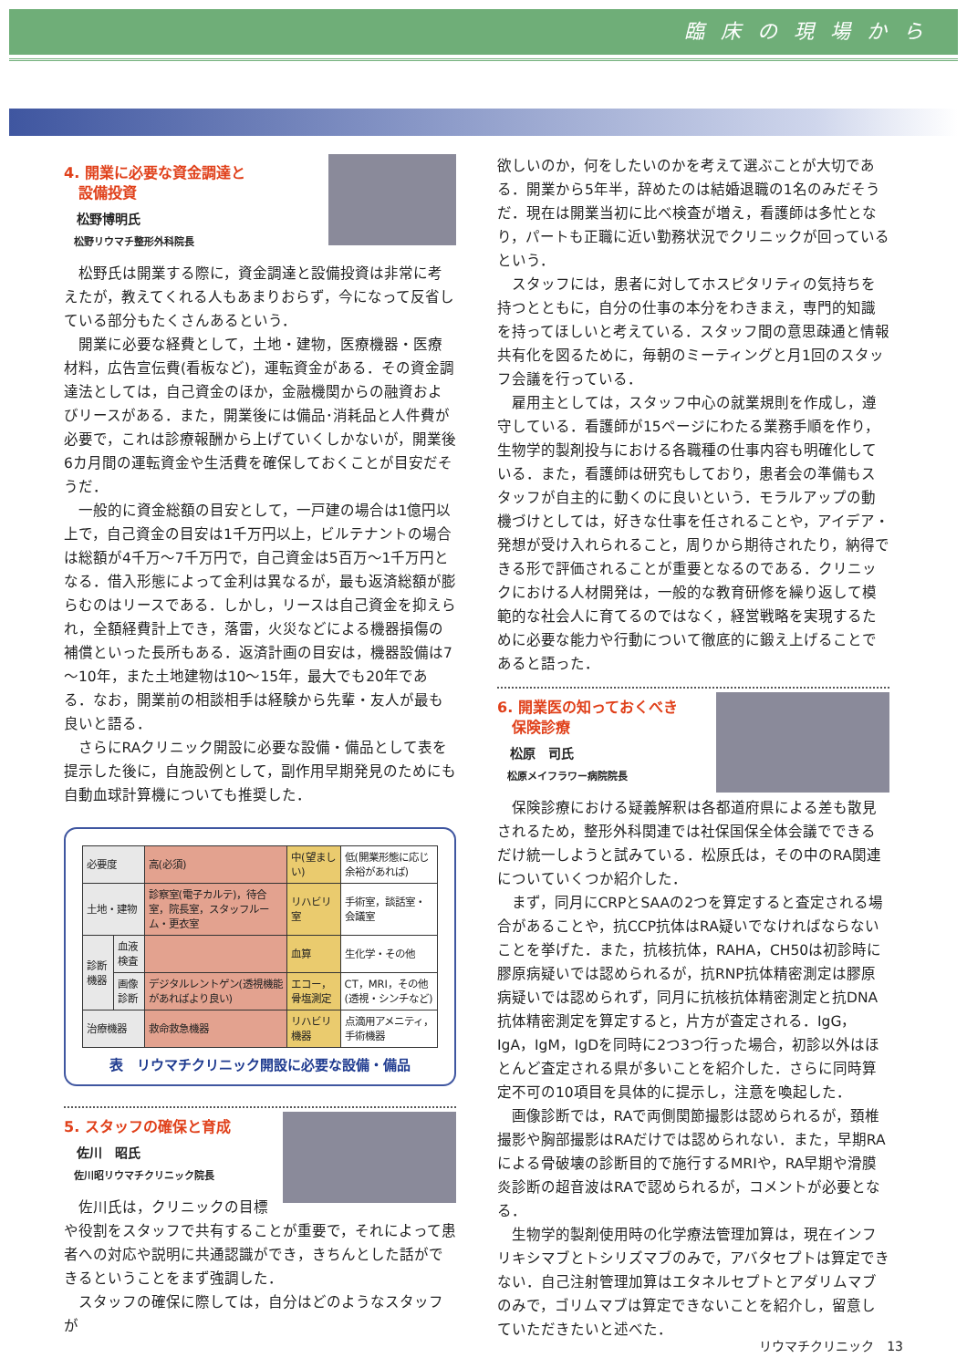臨床の現場から
4. 開業に必要な資金調達と
　設備投資
松野博明氏
松野リウマチ整形外科院長
松野氏は開業する際に，資金調達と設備投資は非常に考えたが，教えてくれる人もあまりおらず，今になって反省している部分もたくさんあるという．
開業に必要な経費として，土地・建物，医療機器・医療材料，広告宣伝費(看板など)，運転資金がある．その資金調達法としては，自己資金のほか，金融機関からの融資およびリースがある．また，開業後には備品･消耗品と人件費が必要で，これは診療報酬から上げていくしかないが，開業後6カ月間の運転資金や生活費を確保しておくことが目安だそうだ．
一般的に資金総額の目安として，一戸建の場合は1億円以上で，自己資金の目安は1千万円以上，ビルテナントの場合は総額が4千万～7千万円で，自己資金は5百万～1千万円となる．借入形態によって金利は異なるが，最も返済総額が膨らむのはリースである．しかし，リースは自己資金を抑えられ，全額経費計上でき，落雷，火災などによる機器損傷の補償といった長所もある．返済計画の目安は，機器設備は7～10年，また土地建物は10～15年，最大でも20年である．なお，開業前の相談相手は経験から先輩・友人が最も良いと語る．
さらにRAクリニック開設に必要な設備・備品として表を提示した後に，自施設例として，副作用早期発見のためにも自動血球計算機についても推奨した．
| 必要度 | | 高(必須) | 中(望ましい) | 低(開業形態に応じ余裕があれば) |
| --- | --- | --- | --- | --- |
| 土地・建物 | | 診察室(電子カルテ)，待合室，院長室，スタッフルーム・更衣室 | リハビリ室 | 手術室，談話室・会議室 |
| 診断機器 | 血液検査 | | 血算 | 生化学・その他 |
| | 画像診断 | デジタルレントゲン(透視機能があればより良い) | エコー，骨塩測定 | CT，MRI，その他(透視・シンチなど) |
| 治療機器 | | 救命救急機器 | リハビリ機器 | 点滴用アメニティ，手術機器 |
表　リウマチクリニック開設に必要な設備・備品
5. スタッフの確保と育成
佐川　昭氏
佐川昭リウマチクリニック院長
佐川氏は，クリニックの目標や役割をスタッフで共有することが重要で，それによって患者への対応や説明に共通認識ができ，きちんとした話ができるということをまず強調した．
スタッフの確保に際しては，自分はどのようなスタッフが
欲しいのか，何をしたいのかを考えて選ぶことが大切である．開業から5年半，辞めたのは結婚退職の1名のみだそうだ．現在は開業当初に比べ検査が増え，看護師は多忙となり，パートも正職に近い勤務状況でクリニックが回っているという．
スタッフには，患者に対してホスピタリティの気持ちを持つとともに，自分の仕事の本分をわきまえ，専門的知識を持ってほしいと考えている．スタッフ間の意思疎通と情報共有化を図るために，毎朝のミーティングと月1回のスタッフ会議を行っている．
雇用主としては，スタッフ中心の就業規則を作成し，遵守している．看護師が15ページにわたる業務手順を作り，生物学的製剤投与における各職種の仕事内容も明確化している．また，看護師は研究もしており，患者会の準備もスタッフが自主的に動くのに良いという．モラルアップの動機づけとしては，好きな仕事を任されることや，アイデア・発想が受け入れられること，周りから期待されたり，納得できる形で評価されることが重要となるのである．クリニックにおける人材開発は，一般的な教育研修を繰り返して模範的な社会人に育てるのではなく，経営戦略を実現するために必要な能力や行動について徹底的に鍛え上げることであると語った．
6. 開業医の知っておくべき
　保険診療
松原　司氏
松原メイフラワー病院院長
保険診療における疑義解釈は各都道府県による差も散見されるため，整形外科関連では社保国保全体会議でできるだけ統一しようと試みている．松原氏は，その中のRA関連についていくつか紹介した．
まず，同月にCRPとSAAの2つを算定すると査定される場合があることや，抗CCP抗体はRA疑いでなければならないことを挙げた．また，抗核抗体，RAHA，CH50は初診時に膠原病疑いでは認められるが，抗RNP抗体精密測定は膠原病疑いでは認められず，同月に抗核抗体精密測定と抗DNA抗体精密測定を算定すると，片方が査定される．IgG，IgA，IgM，IgDを同時に2つ3つ行った場合，初診以外はほとんど査定される県が多いことを紹介した．さらに同時算定不可の10項目を具体的に提示し，注意を喚起した．
画像診断では，RAで両側関節撮影は認められるが，頚椎撮影や胸部撮影はRAだけでは認められない．また，早期RAによる骨破壊の診断目的で施行するMRIや，RA早期や滑膜炎診断の超音波はRAで認められるが，コメントが必要となる．
生物学的製剤使用時の化学療法管理加算は，現在インフリキシマブとトシリズマブのみで，アバタセプトは算定できない．自己注射管理加算はエタネルセプトとアダリムマブのみで，ゴリムマブは算定できないことを紹介し，留意していただきたいと述べた．
リウマチクリニック　13